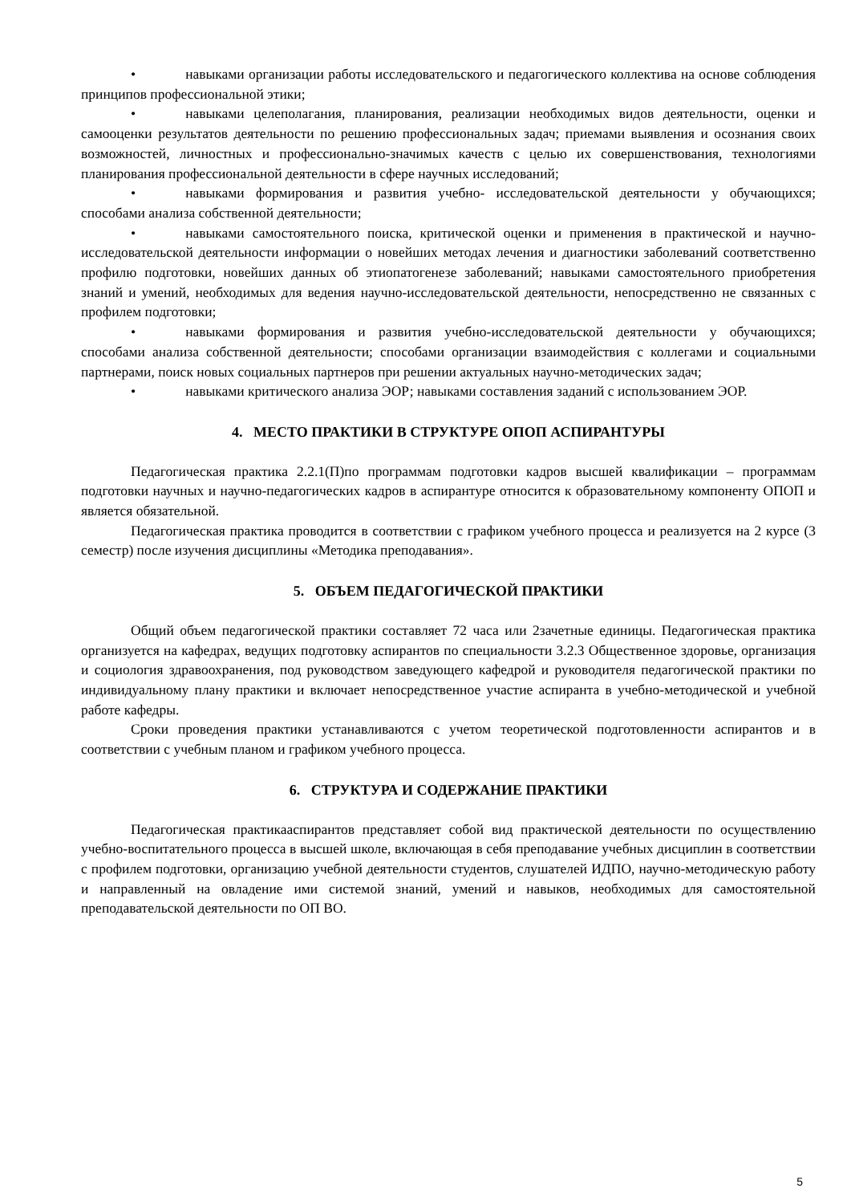• навыками организации работы исследовательского и педагогического коллектива на основе соблюдения принципов профессиональной этики;
• навыками целеполагания, планирования, реализации необходимых видов деятельности, оценки и самооценки результатов деятельности по решению профессиональных задач; приемами выявления и осознания своих возможностей, личностных и профессионально-значимых качеств с целью их совершенствования, технологиями планирования профессиональной деятельности в сфере научных исследований;
• навыками формирования и развития учебно- исследовательской деятельности у обучающихся; способами анализа собственной деятельности;
• навыками самостоятельного поиска, критической оценки и применения в практической и научно-исследовательской деятельности информации о новейших методах лечения и диагностики заболеваний соответственно профилю подготовки, новейших данных об этиопатогенезе заболеваний; навыками самостоятельного приобретения знаний и умений, необходимых для ведения научно-исследовательской деятельности, непосредственно не связанных с профилем подготовки;
• навыками формирования и развития учебно-исследовательской деятельности у обучающихся; способами анализа собственной деятельности; способами организации взаимодействия с коллегами и социальными партнерами, поиск новых социальных партнеров при решении актуальных научно-методических задач;
• навыками критического анализа ЭОР; навыками составления заданий с использованием ЭОР.
4. МЕСТО ПРАКТИКИ В СТРУКТУРЕ ОПОП АСПИРАНТУРЫ
Педагогическая практика 2.2.1(П)по программам подготовки кадров высшей квалификации – программам подготовки научных и научно-педагогических кадров в аспирантуре относится к образовательному компоненту ОПОП и является обязательной.
Педагогическая практика проводится в соответствии с графиком учебного процесса и реализуется на 2 курсе (3 семестр) после изучения дисциплины «Методика преподавания».
5. ОБЪЕМ ПЕДАГОГИЧЕСКОЙ ПРАКТИКИ
Общий объем педагогической практики составляет 72 часа или 2зачетные единицы. Педагогическая практика организуется на кафедрах, ведущих подготовку аспирантов по специальности 3.2.3 Общественное здоровье, организация и социология здравоохранения, под руководством заведующего кафедрой и руководителя педагогической практики по индивидуальному плану практики и включает непосредственное участие аспиранта в учебно-методической и учебной работе кафедры.
Сроки проведения практики устанавливаются с учетом теоретической подготовленности аспирантов и в соответствии с учебным планом и графиком учебного процесса.
6. СТРУКТУРА И СОДЕРЖАНИЕ ПРАКТИКИ
Педагогическая практикааспирантов представляет собой вид практической деятельности по осуществлению учебно-воспитательного процесса в высшей школе, включающая в себя преподавание учебных дисциплин в соответствии с профилем подготовки, организацию учебной деятельности студентов, слушателей ИДПО, научно-методическую работу и направленный на овладение ими системой знаний, умений и навыков, необходимых для самостоятельной преподавательской деятельности по ОП ВО.
5